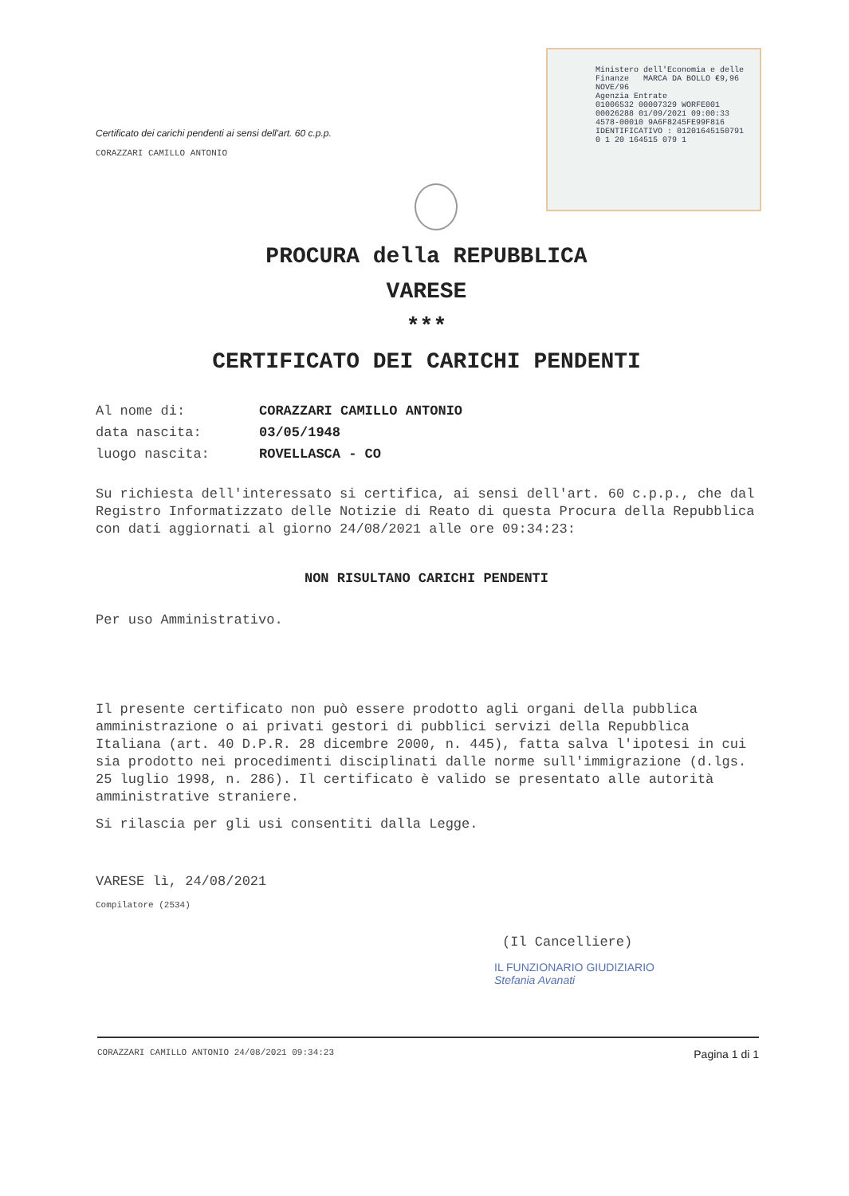Certificato dei carichi pendenti ai sensi dell'art. 60 c.p.p.
CORAZZARI CAMILLO ANTONIO
Ministero dell'Economia e delle Finanze MARCA DA BOLLO €9,96 NOVE/96
Agenzia Entrate
01006532 00007329 WORFE001
00026288 01/09/2021 09:00:33
4578-00010 9A6F8245FE99F816
IDENTIFICATIVO : 01201645150791
0 1 20 164515 079 1
PROCURA della REPUBBLICA
VARESE
***
CERTIFICATO DEI CARICHI PENDENTI
Al nome di: CORAZZARI CAMILLO ANTONIO
data nascita: 03/05/1948
luogo nascita: ROVELLASCA - CO
Su richiesta dell'interessato si certifica, ai sensi dell'art. 60 c.p.p., che dal Registro Informatizzato delle Notizie di Reato di questa Procura della Repubblica con dati aggiornati al giorno 24/08/2021 alle ore 09:34:23:
NON RISULTANO CARICHI PENDENTI
Per uso Amministrativo.
Il presente certificato non può essere prodotto agli organi della pubblica amministrazione o ai privati gestori di pubblici servizi della Repubblica Italiana (art. 40 D.P.R. 28 dicembre 2000, n. 445), fatta salva l'ipotesi in cui sia prodotto nei procedimenti disciplinati dalle norme sull'immigrazione (d.lgs. 25 luglio 1998, n. 286). Il certificato è valido se presentato alle autorità amministrative straniere.
Si rilascia per gli usi consentiti dalla Legge.
VARESE lì, 24/08/2021
Compilatore (2534)
(Il Cancelliere)
IL FUNZIONARIO GIUDIZIARIO
Stefania Avanati
CORAZZARI CAMILLO ANTONIO 24/08/2021 09:34:23 Pagina 1 di 1